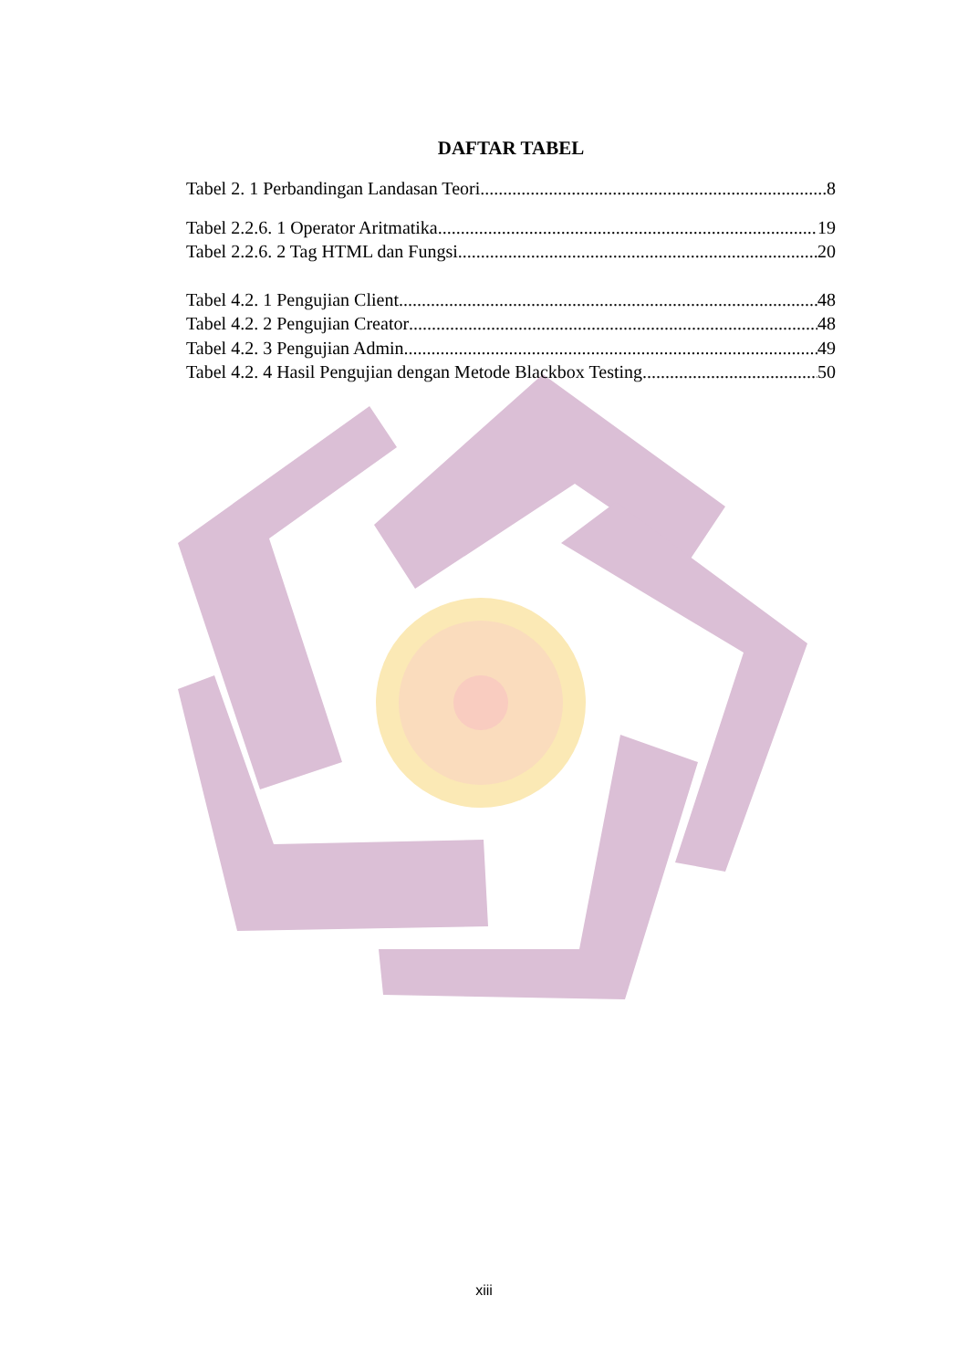DAFTAR TABEL
Tabel 2. 1 Perbandingan Landasan Teori 8
Tabel 2.2.6. 1 Operator Aritmatika 19
Tabel 2.2.6. 2 Tag HTML dan Fungsi 20
Tabel 4.2. 1 Pengujian Client 48
Tabel 4.2. 2 Pengujian Creator 48
Tabel 4.2. 3 Pengujian Admin 49
Tabel 4.2. 4 Hasil Pengujian dengan Metode Blackbox Testing 50
xiii